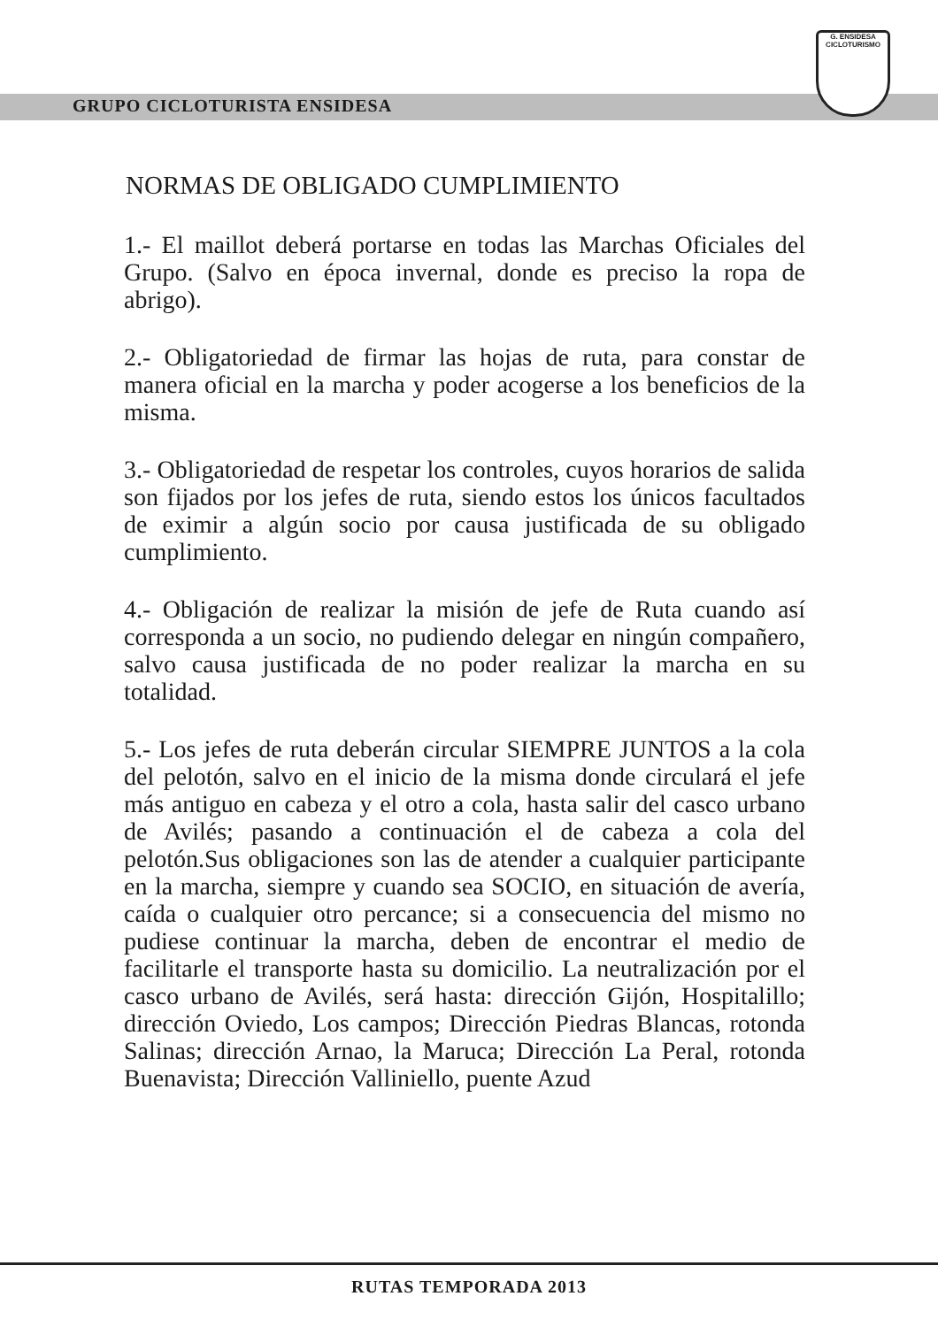G. ENSIDESA
CICLOTURISMO
GRUPO CICLOTURISTA ENSIDESA
NORMAS DE OBLIGADO CUMPLIMIENTO
1.- El maillot deberá portarse en todas las Marchas Oficiales del Grupo. (Salvo en época invernal, donde es preciso la ropa de abrigo).
2.- Obligatoriedad de firmar las hojas de ruta, para constar de manera oficial en la marcha y poder acogerse a los beneficios de la misma.
3.- Obligatoriedad de respetar los controles, cuyos horarios de salida son fijados por los jefes de ruta, siendo estos los únicos facultados de eximir a algún socio por causa justificada de su obligado cumplimiento.
4.- Obligación de realizar la misión de jefe de Ruta cuando así corresponda a un socio, no pudiendo delegar en ningún compañero, salvo causa justificada de no poder realizar la marcha en su totalidad.
5.- Los jefes de ruta deberán circular SIEMPRE JUNTOS a la cola del pelotón, salvo en el inicio de la misma donde circulará el jefe más antiguo en cabeza y el otro a cola, hasta salir del casco urbano de Avilés; pasando a continuación el de cabeza a cola del pelotón.Sus obligaciones son las de atender a cualquier participante en la marcha, siempre y cuando sea SOCIO, en situación de avería, caída o cualquier otro percance; si a consecuencia del mismo no pudiese continuar la marcha, deben de encontrar el medio de facilitarle el transporte hasta su domicilio. La neutralización por el casco urbano de Avilés, será hasta: dirección Gijón, Hospitalillo; dirección Oviedo, Los campos; Dirección Piedras Blancas, rotonda Salinas; dirección Arnao, la Maruca; Dirección La Peral, rotonda Buenavista; Dirección Valliniello, puente Azud
RUTAS TEMPORADA 2013